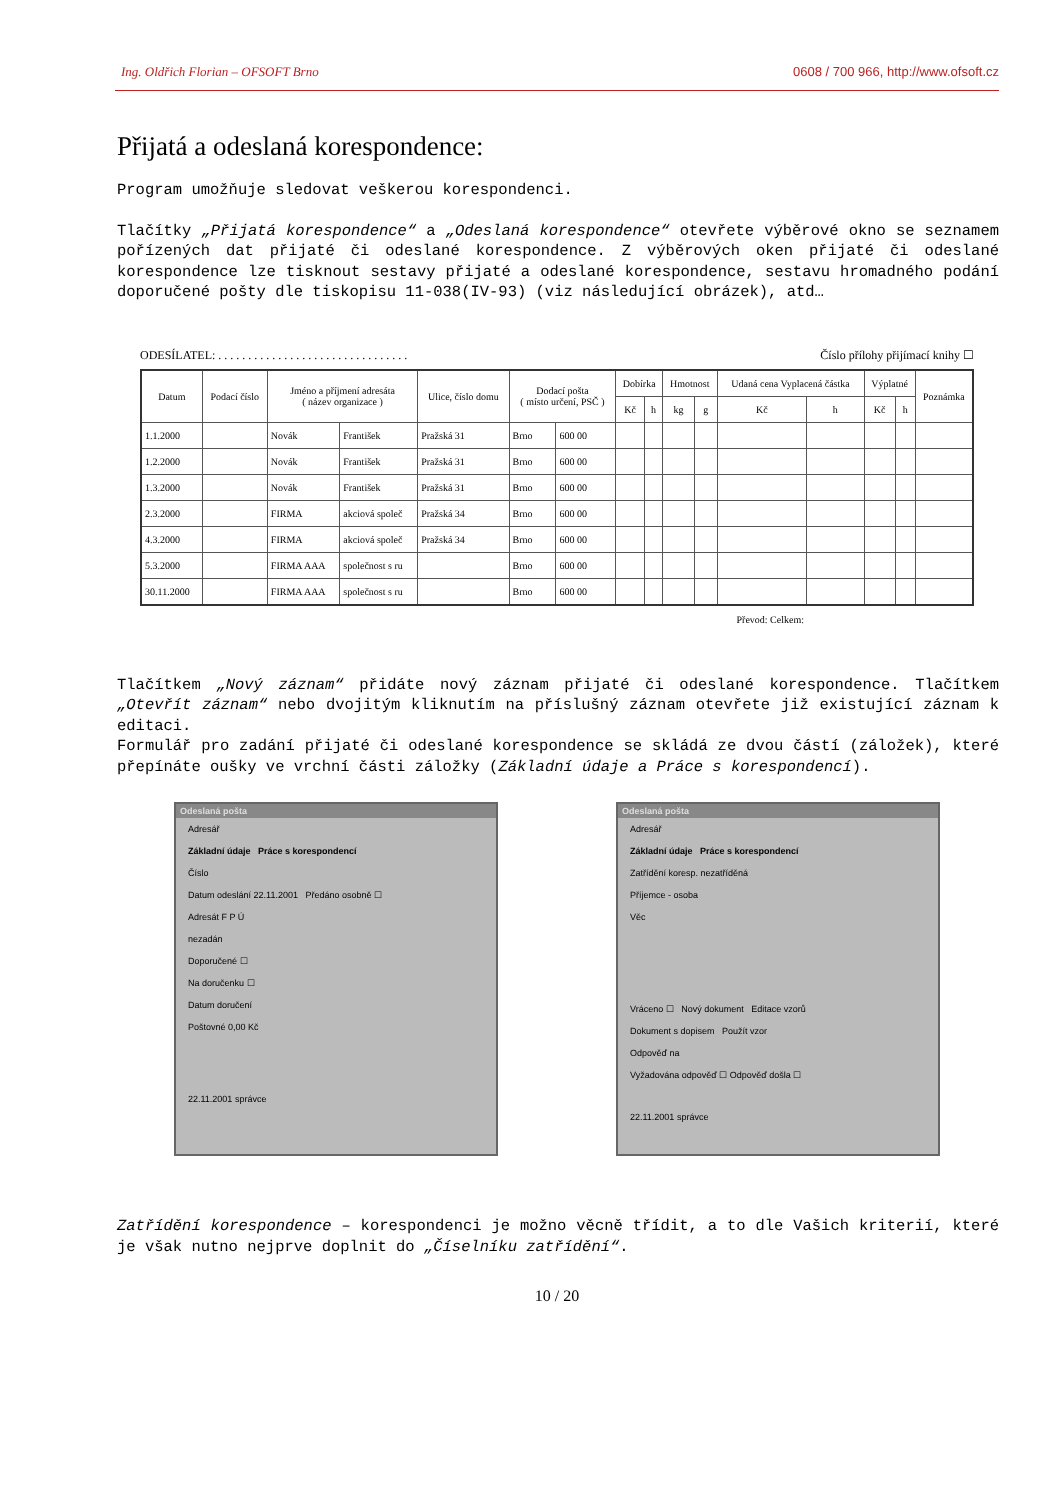Ing. Oldřich Florian – OFSOFT Brno 0608 / 700 966, http://www.ofsoft.cz
Přijatá a odeslaná korespondence:
Program umožňuje sledovat veškerou korespondenci.
Tlačítky „Přijatá korespondence“ a „Odeslaná korespondence“ otevřete výběrové okno se seznamem pořízených dat přijaté či odeslané korespondence. Z výběrových oken přijaté či odeslané korespondence lze tisknout sestavy přijaté a odeslané korespondence, sestavu hromadného podání doporučené pošty dle tiskopisu 11-038(IV-93) (viz následující obrázek), atd…
ODESÍLATEL: . . . . . . . . . . . . . . . . . . . . . . . . . . . . . . . . Číslo přílohy přijímací knihy ☐
| Datum | Podací číslo | Jméno a příjmení adresáta ( název organizace ) | | Ulice, číslo domu | Dodací pošta ( místo určení, PSČ ) | | Dobírka | | Hmotnost | | Udaná cena Vyplacená částka | | Výplatné | | Poznámka |
| --- | --- | --- | --- | --- | --- | --- | --- | --- | --- | --- | --- | --- | --- | --- | --- |
| | | | | | | | Kč | h | kg | g | Kč | h | Kč | h | |
| 1.1.2000 | | Novák | František | Pražská 31 | Brno | 600 00 | | | | | | | | | |
| 1.2.2000 | | Novák | František | Pražská 31 | Brno | 600 00 | | | | | | | | | |
| 1.3.2000 | | Novák | František | Pražská 31 | Brno | 600 00 | | | | | | | | | |
| 2.3.2000 | | FIRMA | akciová společ | Pražská 34 | Brno | 600 00 | | | | | | | | | |
| 4.3.2000 | | FIRMA | akciová společ | Pražská 34 | Brno | 600 00 | | | | | | | | | |
| 5.3.2000 | | FIRMA AAA | společnost s ru | | Brno | 600 00 | | | | | | | | | |
| 30.11.2000 | | FIRMA AAA | společnost s ru | | Brno | 600 00 | | | | | | | | | |
Převod: Celkem:
Tlačítkem „Nový záznam“ přidáte nový záznam přijaté či odeslané korespondence. Tlačítkem „Otevřít záznam“ nebo dvojitým kliknutím na příslušný záznam otevřete již existující záznam k editaci.
Formulář pro zadání přijaté či odeslané korespondence se skládá ze dvou částí (záložek), které přepínáte oušky ve vrchní části záložky (Základní údaje a Práce s korespondencí).
Odeslaná pošta
Adresář
Základní údaje Práce s korespondencí
Číslo
Datum odeslání 22.11.2001 Předáno osobně ☐
Adresát F P Ú
nezadán
Doporučené ☐
Na doručenku ☐
Datum doručení
Poštovné 0,00 Kč
22.11.2001 správce
Odeslaná pošta
Adresář
Základní údaje Práce s korespondencí
Zatřídění koresp. nezatříděná
Příjemce - osoba
Věc
Vráceno ☐ Nový dokument Editace vzorů
Dokument s dopisem Použít vzor
Odpověď na
Vyžadována odpověď ☐ Odpověď došla ☐
22.11.2001 správce
Zatřídění korespondence – korespondenci je možno věcně třídit, a to dle Vašich kriterií, které je však nutno nejprve doplnit do „Číselníku zatřídění“.
10 / 20